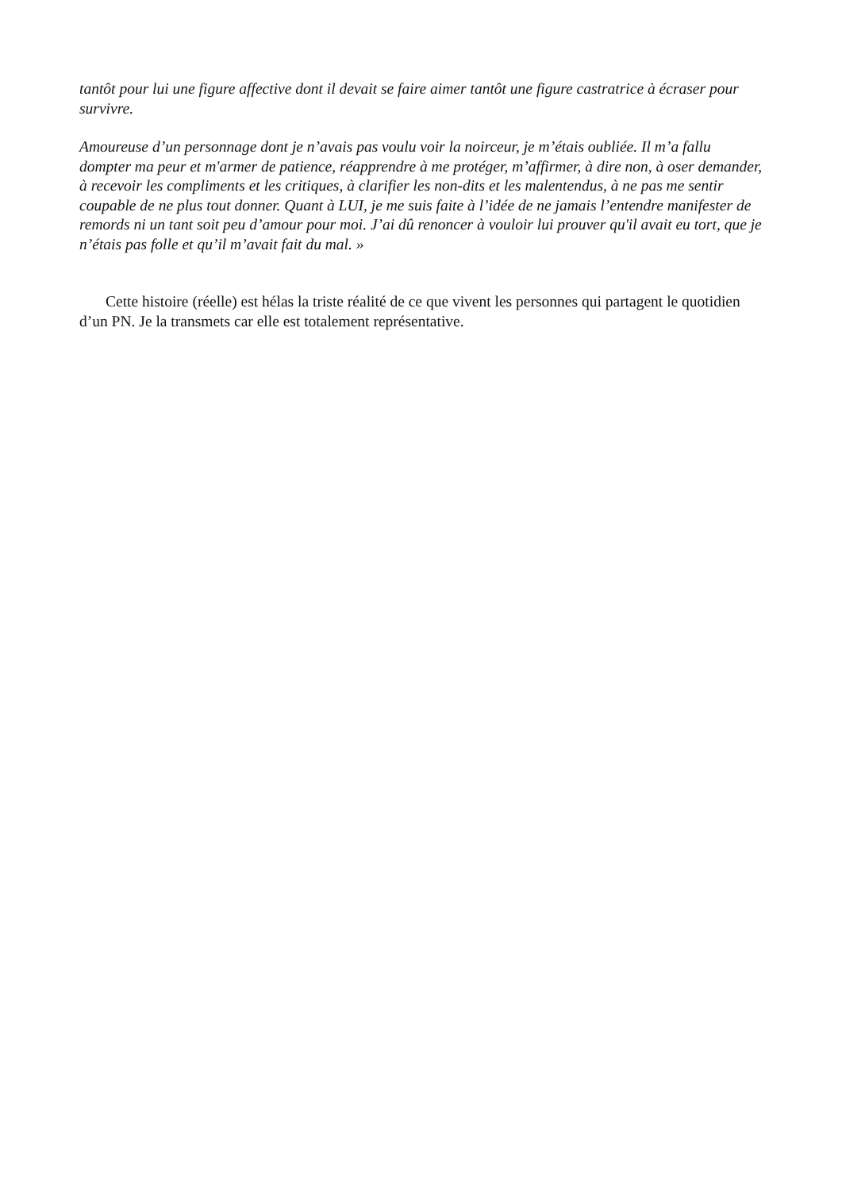tantôt pour lui une figure affective dont il devait se faire aimer tantôt une figure castratrice à écraser pour survivre.
Amoureuse d’un personnage dont je n’avais pas voulu voir la noirceur, je m’étais oubliée. Il m’a fallu dompter ma peur et m'armer de patience, réapprendre à me protéger, m’affirmer, à dire non, à oser demander, à recevoir les compliments et les critiques, à clarifier les non-dits et les malentendus, à ne pas me sentir coupable de ne plus tout donner. Quant à LUI, je me suis faite à l’idée de ne jamais l’entendre manifester de remords ni un tant soit peu d’amour pour moi. J’ai dû renoncer à vouloir lui prouver qu'il avait eu tort, que je n’étais pas folle et qu’il m’avait fait du mal. »
Cette histoire (réelle) est hélas la triste réalité de ce que vivent les personnes qui partagent le quotidien d’un PN. Je la transmets car elle est totalement représentative.